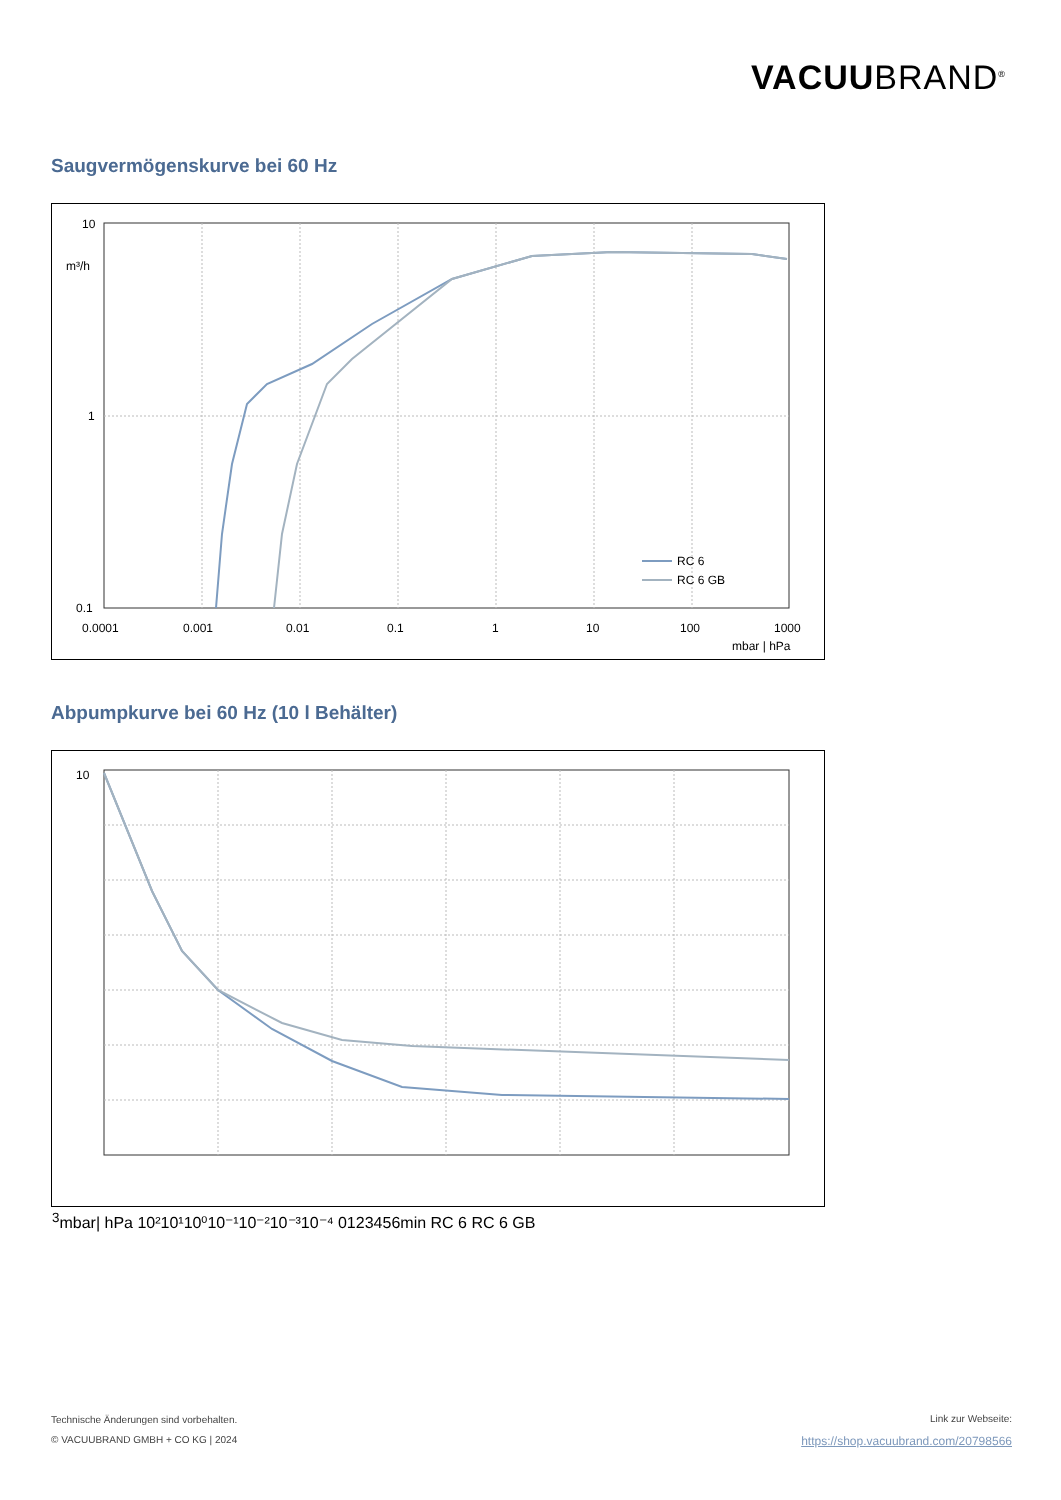VACUUBRAND<sup>®</sup>
Saugvermögenskurve bei 60 Hz
10
m³/h
1
0.1
0.0001
0.001
0.01
0.1
1
10
100
1000
mbar | hPa
RC 6
RC 6 GB
Abpumpkurve bei 60 Hz (10 l Behälter)
103
mbar
| hPa
10²
10¹
10⁰
10⁻¹
10⁻²
10⁻³
10⁻⁴
0
1
2
3
4
5
6
min
RC 6
RC 6 GB
Technische Änderungen sind vorbehalten.
© VACUUBRAND GMBH + CO KG | 2024
Link zur Webseite:
https://shop.vacuubrand.com/20798566